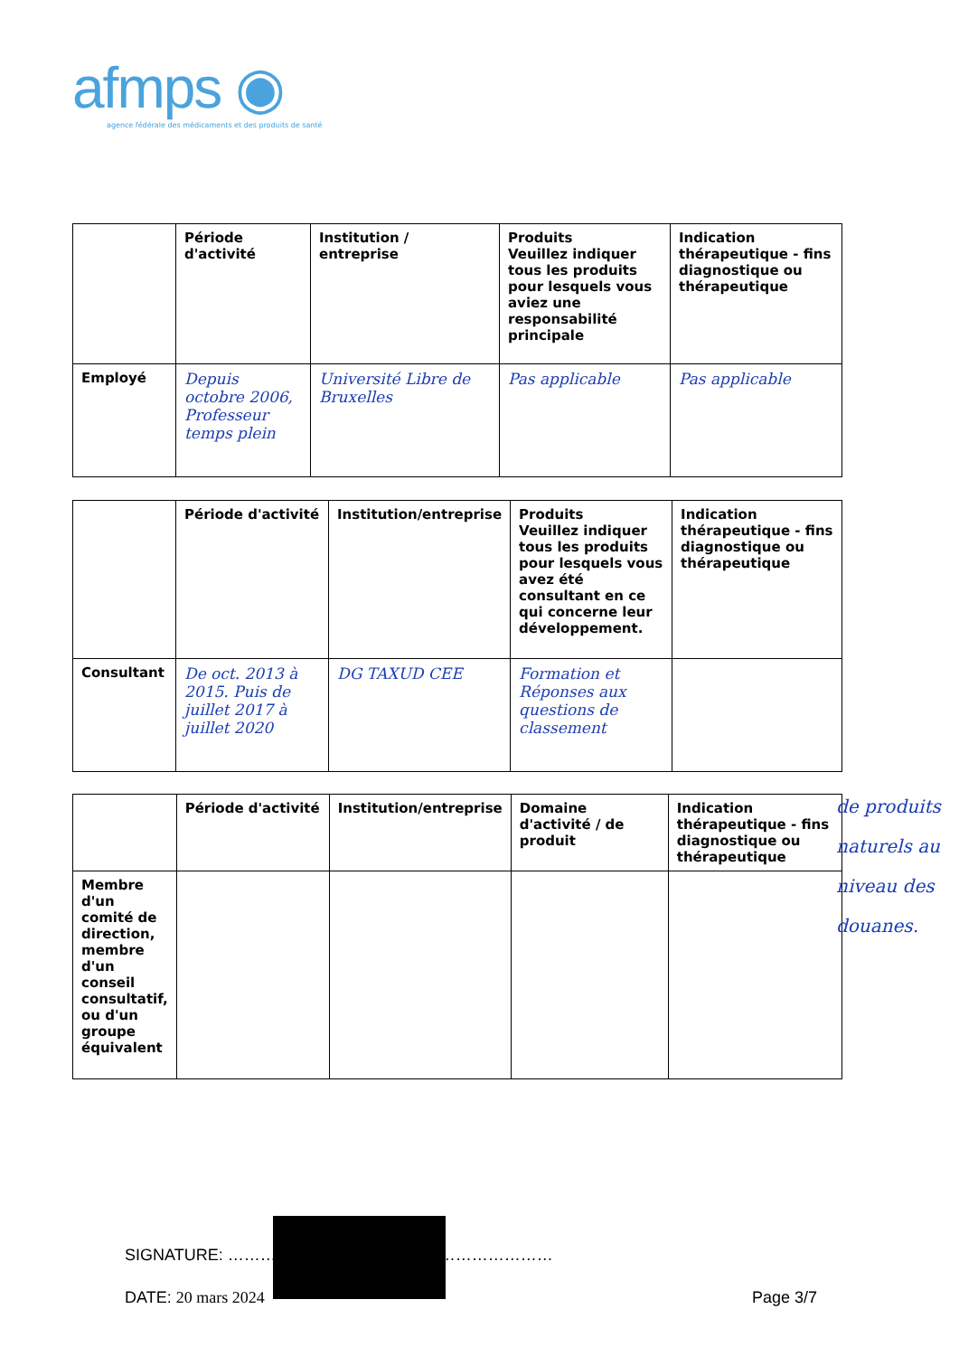afmps ◉
agence fédérale des médicaments et des produits de santé
| | Période d'activité | Institution / entreprise | Produits Veuillez indiquer tous les produits pour lesquels vous aviez une responsabilité principale | Indication thérapeutique - fins diagnostique ou thérapeutique |
| --- | --- | --- | --- | --- |
| Employé | Depuis octobre 2006, Professeur temps plein | Université Libre de Bruxelles | Pas applicable | Pas applicable |
| | Période d'activité | Institution/entreprise | Produits Veuillez indiquer tous les produits pour lesquels vous avez été consultant en ce qui concerne leur développement. | Indication thérapeutique - fins diagnostique ou thérapeutique |
| --- | --- | --- | --- | --- |
| Consultant | De oct. 2013 à 2015. Puis de juillet 2017 à juillet 2020 | DG TAXUD CEE | Formation et Réponses aux questions de classement | |
| | Période d'activité | Institution/entreprise | Domaine d'activité / de produit | Indication thérapeutique - fins diagnostique ou thérapeutique |
| --- | --- | --- | --- | --- |
| Membre d'un comité de direction, membre d'un conseil consultatif, ou d'un groupe équivalent | | | | |
de produits naturels au niveau des douanes.
SIGNATURE: ……………………………………………………
DATE: 20 mars 2024 Page 3/7